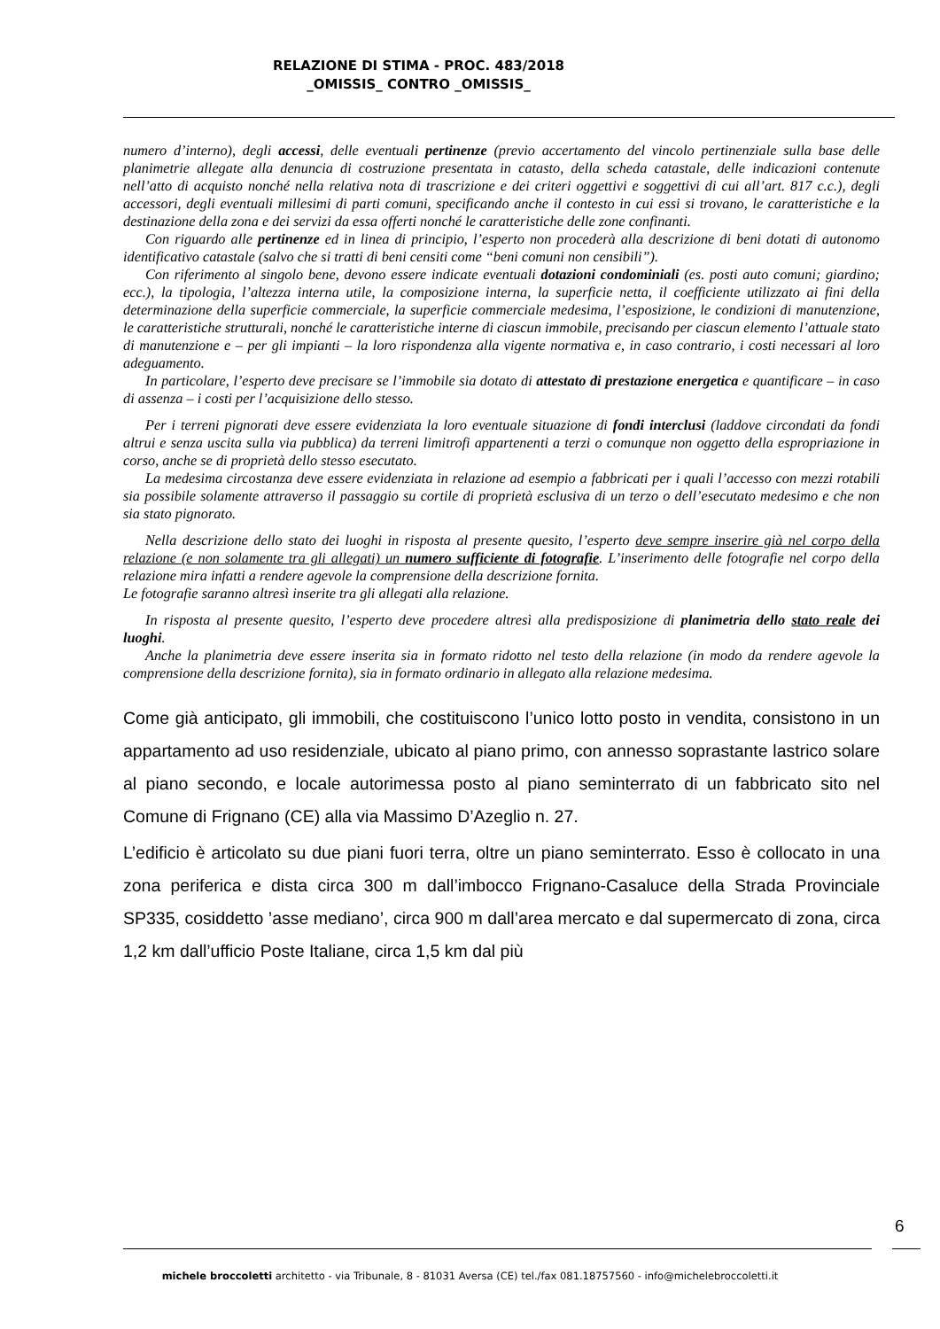RELAZIONE DI STIMA - PROC. 483/2018
_OMISSIS_ CONTRO _OMISSIS_
numero d’interno), degli accessi, delle eventuali pertinenze (previo accertamento del vincolo pertinenziale sulla base delle planimetrie allegate alla denuncia di costruzione presentata in catasto, della scheda catastale, delle indicazioni contenute nell’atto di acquisto nonché nella relativa nota di trascrizione e dei criteri oggettivi e soggettivi di cui all’art. 817 c.c.), degli accessori, degli eventuali millesimi di parti comuni, specificando anche il contesto in cui essi si trovano, le caratteristiche e la destinazione della zona e dei servizi da essa offerti nonché le caratteristiche delle zone confinanti.
Con riguardo alle pertinenze ed in linea di principio, l’esperto non procederà alla descrizione di beni dotati di autonomo identificativo catastale (salvo che si tratti di beni censiti come “beni comuni non censibili”).
Con riferimento al singolo bene, devono essere indicate eventuali dotazioni condominiali (es. posti auto comuni; giardino; ecc.), la tipologia, l’altezza interna utile, la composizione interna, la superficie netta, il coefficiente utilizzato ai fini della determinazione della superficie commerciale, la superficie commerciale medesima, l’esposizione, le condizioni di manutenzione, le caratteristiche strutturali, nonché le caratteristiche interne di ciascun immobile, precisando per ciascun elemento l’attuale stato di manutenzione e – per gli impianti – la loro rispondenza alla vigente normativa e, in caso contrario, i costi necessari al loro adeguamento.
In particolare, l’esperto deve precisare se l’immobile sia dotato di attestato di prestazione energetica e quantificare – in caso di assenza – i costi per l’acquisizione dello stesso.
Per i terreni pignorati deve essere evidenziata la loro eventuale situazione di fondi interclusi (laddove circondati da fondi altrui e senza uscita sulla via pubblica) da terreni limitrofi appartenenti a terzi o comunque non oggetto della espropriazione in corso, anche se di proprietà dello stesso esecutato.
La medesima circostanza deve essere evidenziata in relazione ad esempio a fabbricati per i quali l’accesso con mezzi rotabili sia possibile solamente attraverso il passaggio su cortile di proprietà esclusiva di un terzo o dell’esecutato medesimo e che non sia stato pignorato.
Nella descrizione dello stato dei luoghi in risposta al presente quesito, l’esperto deve sempre inserire già nel corpo della relazione (e non solamente tra gli allegati) un numero sufficiente di fotografie. L’inserimento delle fotografie nel corpo della relazione mira infatti a rendere agevole la comprensione della descrizione fornita.
Le fotografie saranno altresì inserite tra gli allegati alla relazione.
In risposta al presente quesito, l’esperto deve procedere altresì alla predisposizione di planimetria dello stato reale dei luoghi.
Anche la planimetria deve essere inserita sia in formato ridotto nel testo della relazione (in modo da rendere agevole la comprensione della descrizione fornita), sia in formato ordinario in allegato alla relazione medesima.
Come già anticipato, gli immobili, che costituiscono l’unico lotto posto in vendita, consistono in un appartamento ad uso residenziale, ubicato al piano primo, con annesso soprastante lastrico solare al piano secondo, e locale autorimessa posto al piano seminterrato di un fabbricato sito nel Comune di Frignano (CE) alla via Massimo D’Azeglio n. 27.
L’edificio è articolato su due piani fuori terra, oltre un piano seminterrato. Esso è collocato in una zona periferica e dista circa 300 m dall’imbocco Frignano-Casaluce della Strada Provinciale SP335, cosiddetto ’asse mediano’, circa 900 m dall’area mercato e dal supermercato di zona, circa 1,2 km dall’ufficio Poste Italiane, circa 1,5 km dal più
6
michele broccoletti architetto - via Tribunale, 8 - 81031 Aversa (CE) tel./fax 081.18757560 - info@michelebroccoletti.it